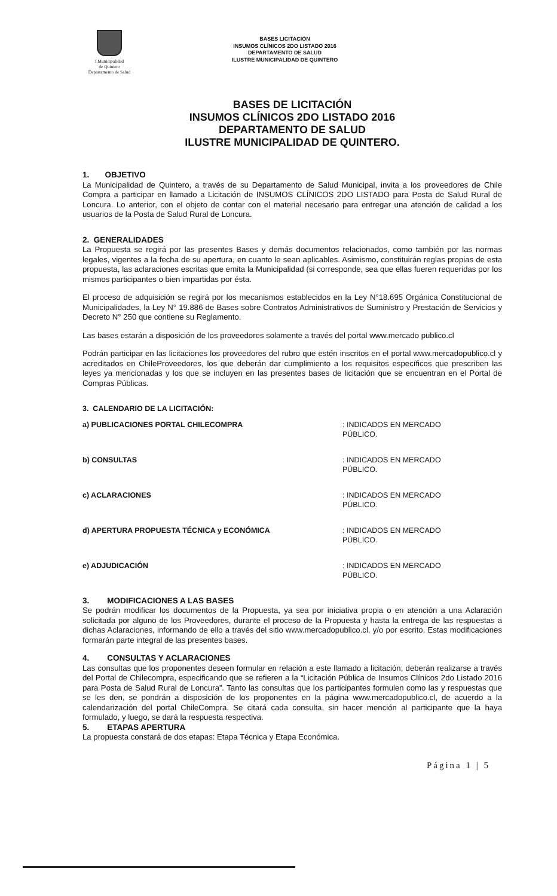I.Municipalidad
de Quintero
Departamento de Salud
BASES LICITACIÓN
INSUMOS CLÍNICOS 2DO LISTADO 2016
DEPARTAMENTO DE SALUD
ILUSTRE MUNICIPALIDAD DE QUINTERO
BASES DE LICITACIÓN
INSUMOS CLÍNICOS 2DO LISTADO 2016
DEPARTAMENTO DE SALUD
ILUSTRE MUNICIPALIDAD DE QUINTERO.
1. OBJETIVO
La Municipalidad de Quintero, a través de su Departamento de Salud Municipal, invita a los proveedores de Chile Compra a participar en llamado a Licitación de INSUMOS CLÍNICOS 2DO LISTADO para Posta de Salud Rural de Loncura. Lo anterior, con el objeto de contar con el material necesario para entregar una atención de calidad a los usuarios de la Posta de Salud Rural de Loncura.
2. GENERALIDADES
La Propuesta se regirá por las presentes Bases y demás documentos relacionados, como también por las normas legales, vigentes a la fecha de su apertura, en cuanto le sean aplicables. Asimismo, constituirán reglas propias de esta propuesta, las aclaraciones escritas que emita la Municipalidad (si corresponde, sea que ellas fueren requeridas por los mismos participantes o bien impartidas por ésta.
El proceso de adquisición se regirá por los mecanismos establecidos en la Ley N°18.695 Orgánica Constitucional de Municipalidades, la Ley N° 19.886 de Bases sobre Contratos Administrativos de Suministro y Prestación de Servicios y Decreto N° 250 que contiene su Reglamento.
Las bases estarán a disposición de los proveedores solamente a través del portal www.mercado publico.cl
Podrán participar en las licitaciones los proveedores del rubro que estén inscritos en el portal www.mercadopublico.cl y acreditados en ChileProveedores, los que deberán dar cumplimiento a los requisitos específicos que prescriben las leyes ya mencionadas y los que se incluyen en las presentes bases de licitación que se encuentran en el Portal de Compras Públicas.
3. CALENDARIO DE LA LICITACIÓN:
| a) PUBLICACIONES PORTAL CHILECOMPRA | : INDICADOS EN MERCADO PÚBLICO. |
| b) CONSULTAS | : INDICADOS EN MERCADO PÚBLICO. |
| c) ACLARACIONES | : INDICADOS EN MERCADO PÚBLICO. |
| d) APERTURA PROPUESTA TÉCNICA y ECONÓMICA | : INDICADOS EN MERCADO PÚBLICO. |
| e) ADJUDICACIÓN | : INDICADOS EN MERCADO PÚBLICO. |
3. MODIFICACIONES A LAS BASES
Se podrán modificar los documentos de la Propuesta, ya sea por iniciativa propia o en atención a una Aclaración solicitada por alguno de los Proveedores, durante el proceso de la Propuesta y hasta la entrega de las respuestas a dichas Aclaraciones, informando de ello a través del sitio www.mercadopublico.cl, y/o por escrito. Estas modificaciones formarán parte integral de las presentes bases.
4. CONSULTAS Y ACLARACIONES
Las consultas que los proponentes deseen formular en relación a este llamado a licitación, deberán realizarse a través del Portal de Chilecompra, especificando que se refieren a la “Licitación Pública de Insumos Clínicos 2do Listado 2016 para Posta de Salud Rural de Loncura”. Tanto las consultas que los participantes formulen como las y respuestas que se les den, se pondrán a disposición de los proponentes en la página www.mercadopublico.cl, de acuerdo a la calendarización del portal ChileCompra. Se citará cada consulta, sin hacer mención al participante que la haya formulado, y luego, se dará la respuesta respectiva.
5. ETAPAS APERTURA
La propuesta constará de dos etapas: Etapa Técnica y Etapa Económica.
Página 1 | 5